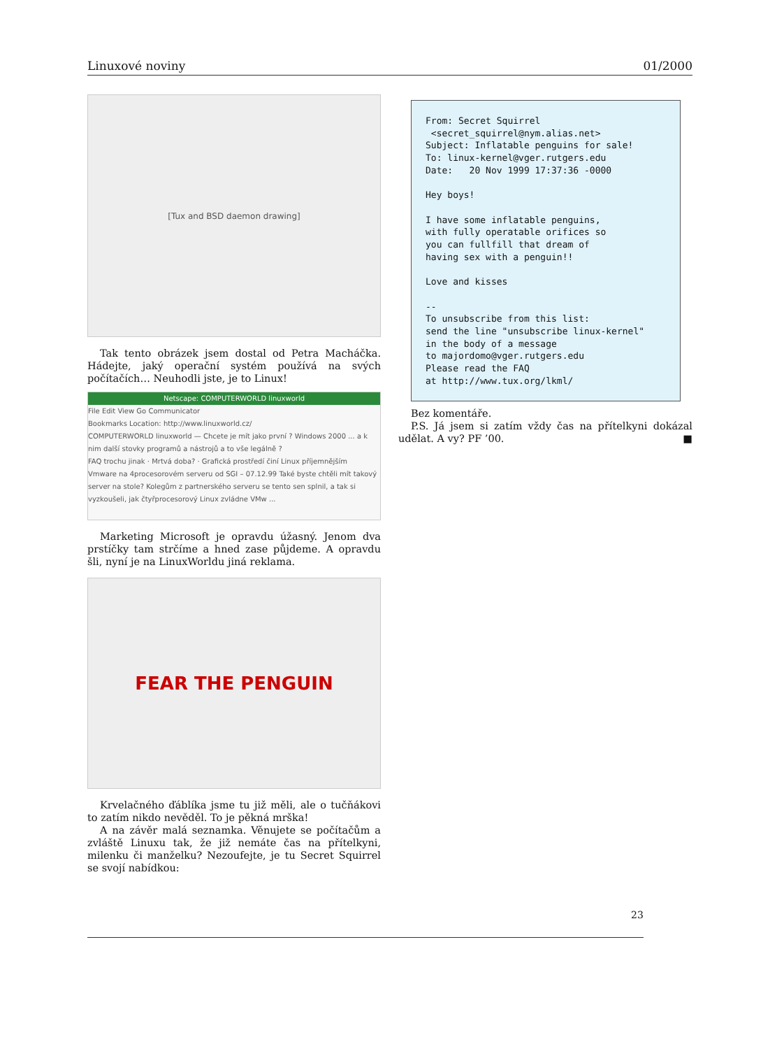Linuxové noviny 01/2000
[Tux and BSD daemon drawing]
Tak tento obrázek jsem dostal od Petra Macháčka. Hádejte, jaký operační systém používá na svých počítačích… Neuhodli jste, je to Linux!
Netscape: COMPUTERWORLD linuxworld
File Edit View Go Communicator
Bookmarks Location: http://www.linuxworld.cz/
COMPUTERWORLD linuxworld — Chcete je mít jako první ? Windows 2000 ... a k nim další stovky programů a nástrojů a to vše legálně ?
FAQ trochu jinak · Mrtvá doba? · Grafická prostředí činí Linux příjemnějším
Vmware na 4procesorovém serveru od SGI – 07.12.99 Také byste chtěli mít takový server na stole? Kolegům z partnerského serveru se tento sen splnil, a tak si vyzkoušeli, jak čtyřprocesorový Linux zvládne VMw ...
Marketing Microsoft je opravdu úžasný. Jenom dva prstíčky tam strčíme a hned zase půjdeme. A opravdu šli, nyní je na LinuxWorldu jiná reklama.
FEAR THE PENGUIN
Krvelačného ďáblíka jsme tu již měli, ale o tučňákovi to zatím nikdo nevěděl. To je pěkná mrška!
A na závěr malá seznamka. Věnujete se počítačům a zvláště Linuxu tak, že již nemáte čas na přítelkyni, milenku či manželku? Nezoufejte, je tu Secret Squirrel se svojí nabídkou:
From: Secret Squirrel <secret_squirrel@nym.alias.net> Subject: Inflatable penguins for sale! To: linux-kernel@vger.rutgers.edu Date: 20 Nov 1999 17:37:36 -0000 Hey boys! I have some inflatable penguins, with fully operatable orifices so you can fullfill that dream of having sex with a penguin!! Love and kisses -- To unsubscribe from this list: send the line "unsubscribe linux-kernel" in the body of a message to majordomo@vger.rutgers.edu Please read the FAQ at http://www.tux.org/lkml/
Bez komentáře.
P.S. Já jsem si zatím vždy čas na přítelkyni dokázal udělat. A vy? PF ’00. ■
23